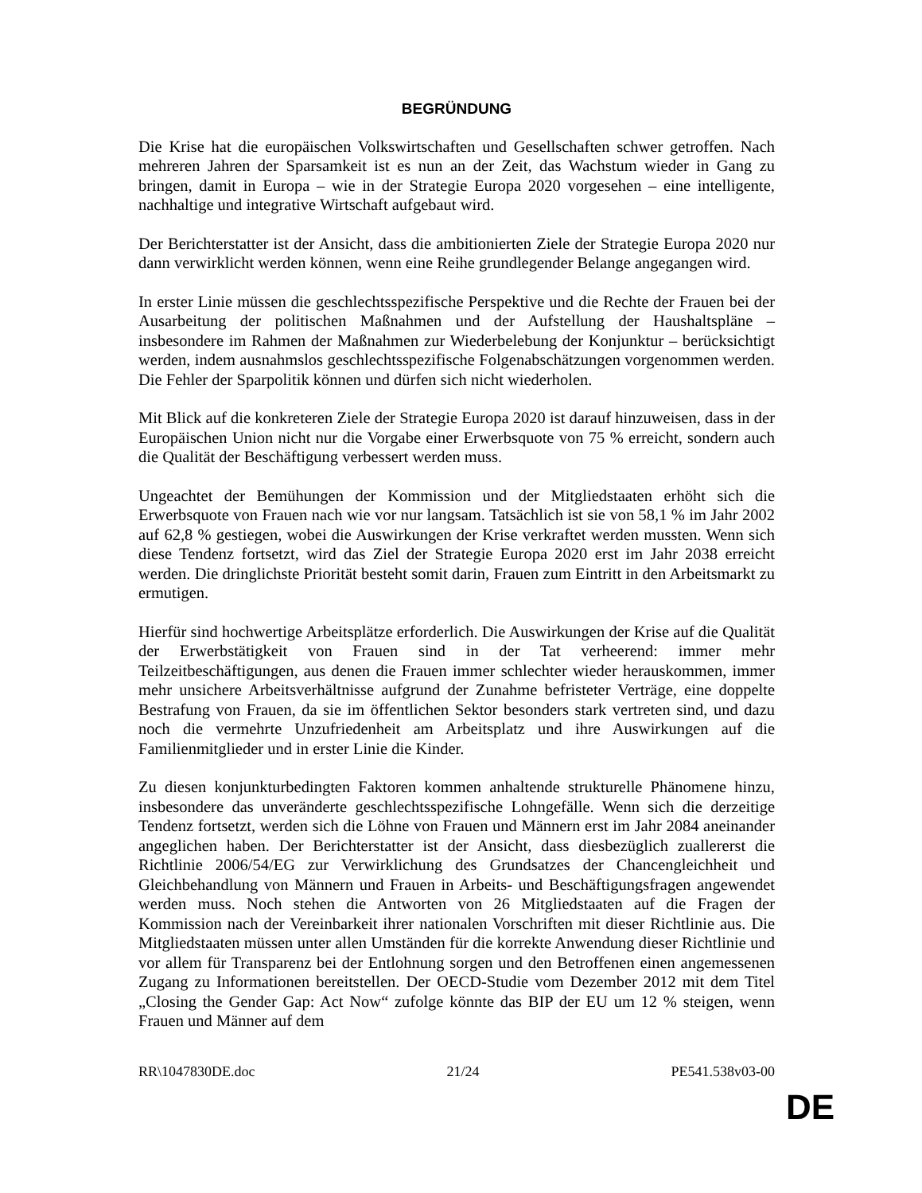BEGRÜNDUNG
Die Krise hat die europäischen Volkswirtschaften und Gesellschaften schwer getroffen. Nach mehreren Jahren der Sparsamkeit ist es nun an der Zeit, das Wachstum wieder in Gang zu bringen, damit in Europa – wie in der Strategie Europa 2020 vorgesehen – eine intelligente, nachhaltige und integrative Wirtschaft aufgebaut wird.
Der Berichterstatter ist der Ansicht, dass die ambitionierten Ziele der Strategie Europa 2020 nur dann verwirklicht werden können, wenn eine Reihe grundlegender Belange angegangen wird.
In erster Linie müssen die geschlechtsspezifische Perspektive und die Rechte der Frauen bei der Ausarbeitung der politischen Maßnahmen und der Aufstellung der Haushaltspläne – insbesondere im Rahmen der Maßnahmen zur Wiederbelebung der Konjunktur – berücksichtigt werden, indem ausnahmslos geschlechtsspezifische Folgenabschätzungen vorgenommen werden. Die Fehler der Sparpolitik können und dürfen sich nicht wiederholen.
Mit Blick auf die konkreteren Ziele der Strategie Europa 2020 ist darauf hinzuweisen, dass in der Europäischen Union nicht nur die Vorgabe einer Erwerbsquote von 75 % erreicht, sondern auch die Qualität der Beschäftigung verbessert werden muss.
Ungeachtet der Bemühungen der Kommission und der Mitgliedstaaten erhöht sich die Erwerbsquote von Frauen nach wie vor nur langsam. Tatsächlich ist sie von 58,1 % im Jahr 2002 auf 62,8 % gestiegen, wobei die Auswirkungen der Krise verkraftet werden mussten. Wenn sich diese Tendenz fortsetzt, wird das Ziel der Strategie Europa 2020 erst im Jahr 2038 erreicht werden. Die dringlichste Priorität besteht somit darin, Frauen zum Eintritt in den Arbeitsmarkt zu ermutigen.
Hierfür sind hochwertige Arbeitsplätze erforderlich. Die Auswirkungen der Krise auf die Qualität der Erwerbstätigkeit von Frauen sind in der Tat verheerend: immer mehr Teilzeitbeschäftigungen, aus denen die Frauen immer schlechter wieder herauskommen, immer mehr unsichere Arbeitsverhältnisse aufgrund der Zunahme befristeter Verträge, eine doppelte Bestrafung von Frauen, da sie im öffentlichen Sektor besonders stark vertreten sind, und dazu noch die vermehrte Unzufriedenheit am Arbeitsplatz und ihre Auswirkungen auf die Familienmitglieder und in erster Linie die Kinder.
Zu diesen konjunkturbedingten Faktoren kommen anhaltende strukturelle Phänomene hinzu, insbesondere das unveränderte geschlechtsspezifische Lohngefälle. Wenn sich die derzeitige Tendenz fortsetzt, werden sich die Löhne von Frauen und Männern erst im Jahr 2084 aneinander angeglichen haben. Der Berichterstatter ist der Ansicht, dass diesbezüglich zuallererst die Richtlinie 2006/54/EG zur Verwirklichung des Grundsatzes der Chancengleichheit und Gleichbehandlung von Männern und Frauen in Arbeits- und Beschäftigungsfragen angewendet werden muss. Noch stehen die Antworten von 26 Mitgliedstaaten auf die Fragen der Kommission nach der Vereinbarkeit ihrer nationalen Vorschriften mit dieser Richtlinie aus. Die Mitgliedstaaten müssen unter allen Umständen für die korrekte Anwendung dieser Richtlinie und vor allem für Transparenz bei der Entlohnung sorgen und den Betroffenen einen angemessenen Zugang zu Informationen bereitstellen. Der OECD-Studie vom Dezember 2012 mit dem Titel „Closing the Gender Gap: Act Now“ zufolge könnte das BIP der EU um 12 % steigen, wenn Frauen und Männer auf dem
RR\1047830DE.doc 21/24 PE541.538v03-00
DE